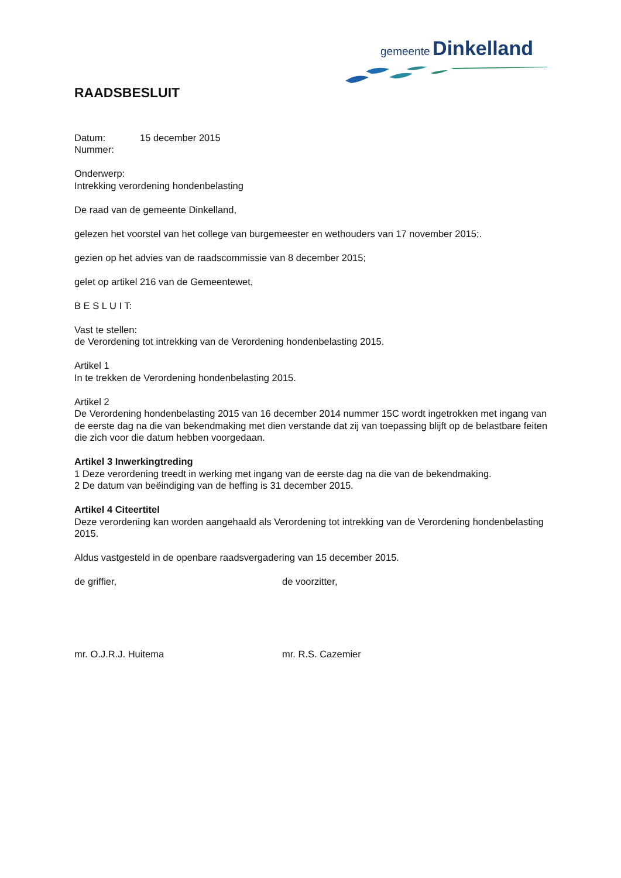gemeente Dinkelland
RAADSBESLUIT
Datum: 15 december 2015
Nummer:
Onderwerp:
Intrekking verordening hondenbelasting
De raad van de gemeente Dinkelland,
gelezen het voorstel van het college van burgemeester en wethouders van 17 november 2015;.
gezien op het advies van de raadscommissie van 8 december 2015;
gelet op artikel 216 van de Gemeentewet,
B E S L U I T:
Vast te stellen:
de Verordening tot intrekking van de Verordening hondenbelasting 2015.
Artikel 1
In te trekken de Verordening hondenbelasting 2015.
Artikel 2
De Verordening hondenbelasting 2015 van 16 december 2014 nummer 15C wordt ingetrokken met ingang van de eerste dag na die van bekendmaking met dien verstande dat zij van toepassing blijft op de belastbare feiten die zich voor die datum hebben voorgedaan.
Artikel 3 Inwerkingtreding
1 Deze verordening treedt in werking met ingang van de eerste dag na die van de bekendmaking.
2 De datum van beëindiging van de heffing is 31 december 2015.
Artikel 4 Citeertitel
Deze verordening kan worden aangehaald als Verordening tot intrekking van de Verordening hondenbelasting 2015.
Aldus vastgesteld in de openbare raadsvergadering van 15 december 2015.
de griffier, de voorzitter,
mr. O.J.R.J. Huitema mr. R.S. Cazemier